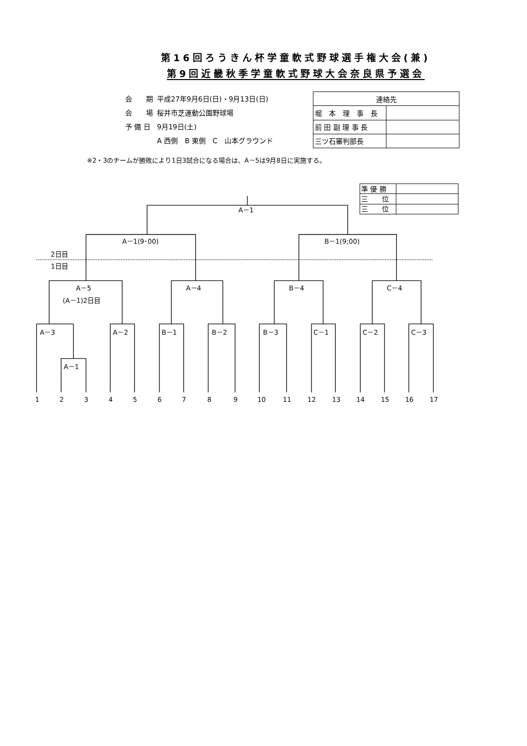第16回ろうきん杯学童軟式野球選手権大会(兼)
第9回近畿秋季学童軟式野球大会奈良県予選会
| 会 期 | 平成27年9月6日(日)・9月13日(日) |
| 会 場 | 桜井市芝運動公園野球場 |
| 予 備 日 | 9月19日(土) |
| | A 西側 B 東側 C 山本グラウンド |
| 連絡先 | |
| --- | --- |
| 堀 本 理 事 長 | |
| 前 田 副 理 事 長 | |
| 三ツ石審判部長 | |
※2・3のチームが勝敗により1日3試合になる場合は、A－5は9月8日に実施する。
| 準 優 勝 | |
| 三 位 | |
| 三 位 | |
A－1
A－1(9･00)
B－1(9;00)
2日目
1日目
A－5
(A－1)2日目
A－4
B－4
C－4
A－3
A－2
B－1
B－2
B－3
C－1
C－2
C－3
A－1
1
2
3
4
5
6
7
8
9
10
11
12
13
14
15
16
17